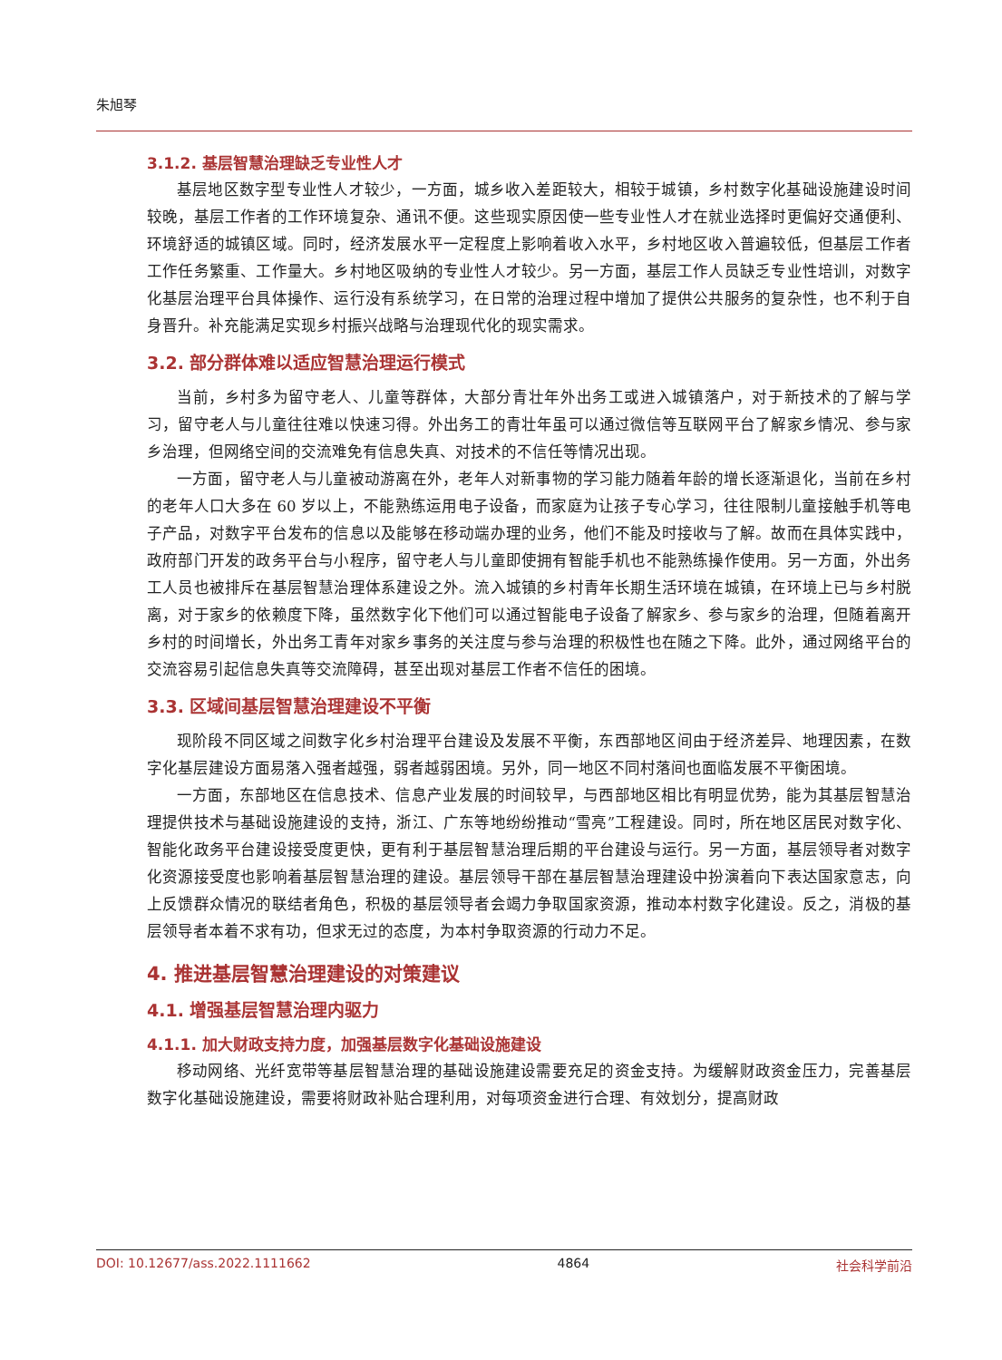朱旭琴
3.1.2. 基层智慧治理缺乏专业性人才
基层地区数字型专业性人才较少，一方面，城乡收入差距较大，相较于城镇，乡村数字化基础设施建设时间较晚，基层工作者的工作环境复杂、通讯不便。这些现实原因使一些专业性人才在就业选择时更偏好交通便利、环境舒适的城镇区域。同时，经济发展水平一定程度上影响着收入水平，乡村地区收入普遍较低，但基层工作者工作任务繁重、工作量大。乡村地区吸纳的专业性人才较少。另一方面，基层工作人员缺乏专业性培训，对数字化基层治理平台具体操作、运行没有系统学习，在日常的治理过程中增加了提供公共服务的复杂性，也不利于自身晋升。补充能满足实现乡村振兴战略与治理现代化的现实需求。
3.2. 部分群体难以适应智慧治理运行模式
当前，乡村多为留守老人、儿童等群体，大部分青壮年外出务工或进入城镇落户，对于新技术的了解与学习，留守老人与儿童往往难以快速习得。外出务工的青壮年虽可以通过微信等互联网平台了解家乡情况、参与家乡治理，但网络空间的交流难免有信息失真、对技术的不信任等情况出现。
一方面，留守老人与儿童被动游离在外，老年人对新事物的学习能力随着年龄的增长逐渐退化，当前在乡村的老年人口大多在 60 岁以上，不能熟练运用电子设备，而家庭为让孩子专心学习，往往限制儿童接触手机等电子产品，对数字平台发布的信息以及能够在移动端办理的业务，他们不能及时接收与了解。故而在具体实践中，政府部门开发的政务平台与小程序，留守老人与儿童即使拥有智能手机也不能熟练操作使用。另一方面，外出务工人员也被排斥在基层智慧治理体系建设之外。流入城镇的乡村青年长期生活环境在城镇，在环境上已与乡村脱离，对于家乡的依赖度下降，虽然数字化下他们可以通过智能电子设备了解家乡、参与家乡的治理，但随着离开乡村的时间增长，外出务工青年对家乡事务的关注度与参与治理的积极性也在随之下降。此外，通过网络平台的交流容易引起信息失真等交流障碍，甚至出现对基层工作者不信任的困境。
3.3. 区域间基层智慧治理建设不平衡
现阶段不同区域之间数字化乡村治理平台建设及发展不平衡，东西部地区间由于经济差异、地理因素，在数字化基层建设方面易落入强者越强，弱者越弱困境。另外，同一地区不同村落间也面临发展不平衡困境。
一方面，东部地区在信息技术、信息产业发展的时间较早，与西部地区相比有明显优势，能为其基层智慧治理提供技术与基础设施建设的支持，浙江、广东等地纷纷推动“雪亮”工程建设。同时，所在地区居民对数字化、智能化政务平台建设接受度更快，更有利于基层智慧治理后期的平台建设与运行。另一方面，基层领导者对数字化资源接受度也影响着基层智慧治理的建设。基层领导干部在基层智慧治理建设中扮演着向下表达国家意志，向上反馈群众情况的联结者角色，积极的基层领导者会竭力争取国家资源，推动本村数字化建设。反之，消极的基层领导者本着不求有功，但求无过的态度，为本村争取资源的行动力不足。
4. 推进基层智慧治理建设的对策建议
4.1. 增强基层智慧治理内驱力
4.1.1. 加大财政支持力度，加强基层数字化基础设施建设
移动网络、光纤宽带等基层智慧治理的基础设施建设需要充足的资金支持。为缓解财政资金压力，完善基层数字化基础设施建设，需要将财政补贴合理利用，对每项资金进行合理、有效划分，提高财政
DOI: 10.12677/ass.2022.1111662 4864 社会科学前沿